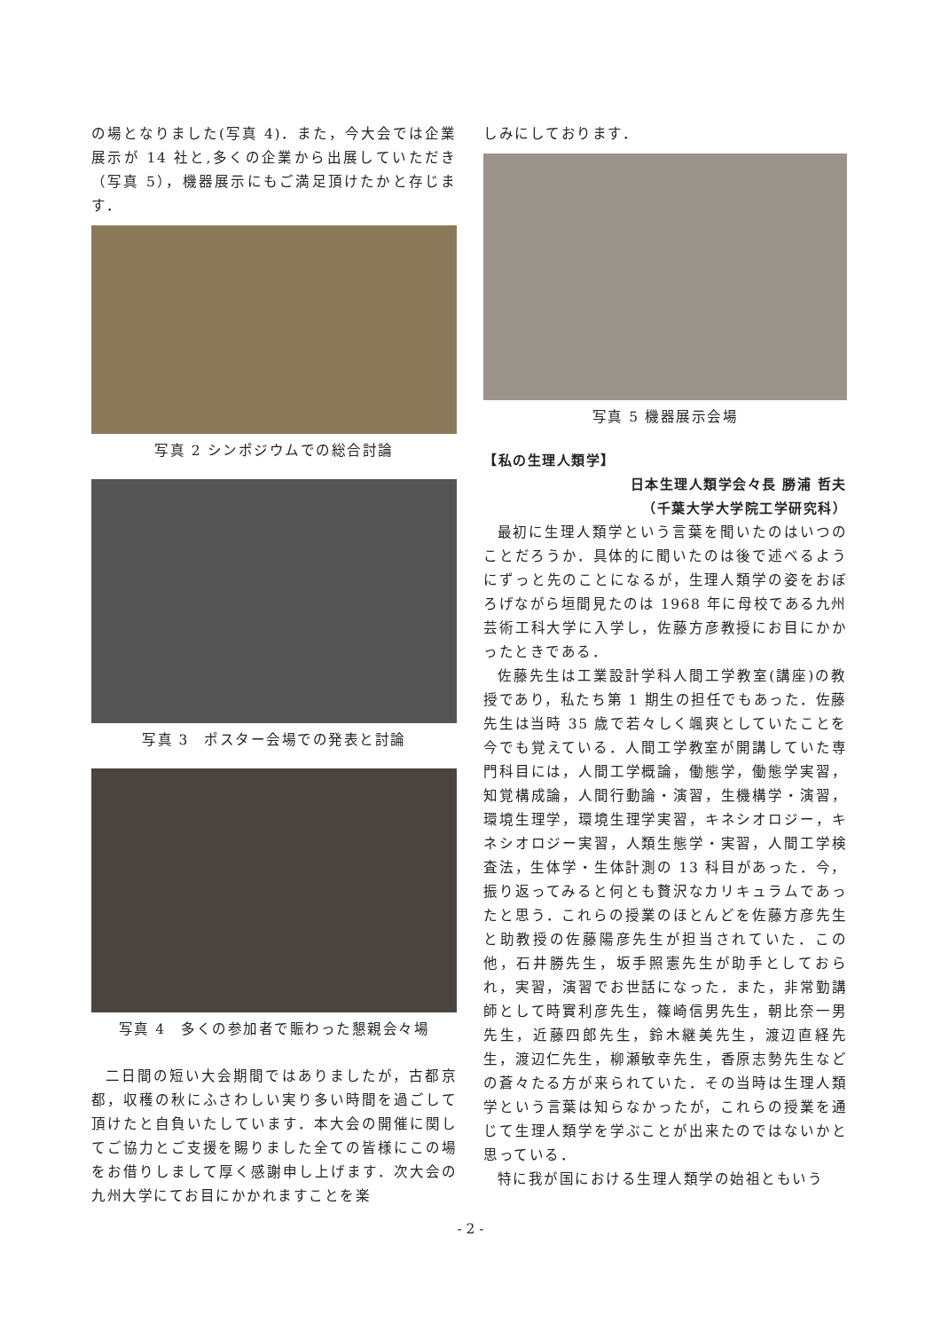の場となりました(写真 4)．また，今大会では企業展示が 14 社と,多くの企業から出展していただき（写真 5），機器展示にもご満足頂けたかと存じます．
写真 2 シンポジウムでの総合討論
写真 3　ポスター会場での発表と討論
写真 4　多くの参加者で賑わった懇親会々場
二日間の短い大会期間ではありましたが，古都京都，収穫の秋にふさわしい実り多い時間を過ごして頂けたと自負いたしています．本大会の開催に関してご協力とご支援を賜りました全ての皆様にこの場をお借りしまして厚く感謝申し上げます．次大会の九州大学にてお目にかかれますことを楽
しみにしております．
写真 5 機器展示会場
【私の生理人類学】
日本生理人類学会々長 勝浦 哲夫
（千葉大学大学院工学研究科）
最初に生理人類学という言葉を聞いたのはいつのことだろうか．具体的に聞いたのは後で述べるようにずっと先のことになるが，生理人類学の姿をおぼろげながら垣間見たのは 1968 年に母校である九州芸術工科大学に入学し，佐藤方彦教授にお目にかかったときである．
佐藤先生は工業設計学科人間工学教室(講座)の教授であり，私たち第 1 期生の担任でもあった．佐藤先生は当時 35 歳で若々しく颯爽としていたことを今でも覚えている．人間工学教室が開講していた専門科目には，人間工学概論，働態学，働態学実習，知覚構成論，人間行動論・演習，生機構学・演習，環境生理学，環境生理学実習，キネシオロジー，キネシオロジー実習，人類生態学・実習，人間工学検査法，生体学・生体計測の 13 科目があった．今，振り返ってみると何とも贅沢なカリキュラムであったと思う．これらの授業のほとんどを佐藤方彦先生と助教授の佐藤陽彦先生が担当されていた．この他，石井勝先生，坂手照憲先生が助手としておられ，実習，演習でお世話になった．また，非常勤講師として時實利彦先生，篠崎信男先生，朝比奈一男先生，近藤四郎先生，鈴木継美先生，渡辺直経先生，渡辺仁先生，柳瀬敏幸先生，香原志勢先生などの蒼々たる方が来られていた．その当時は生理人類学という言葉は知らなかったが，これらの授業を通じて生理人類学を学ぶことが出来たのではないかと思っている．
特に我が国における生理人類学の始祖ともいう
- 2 -